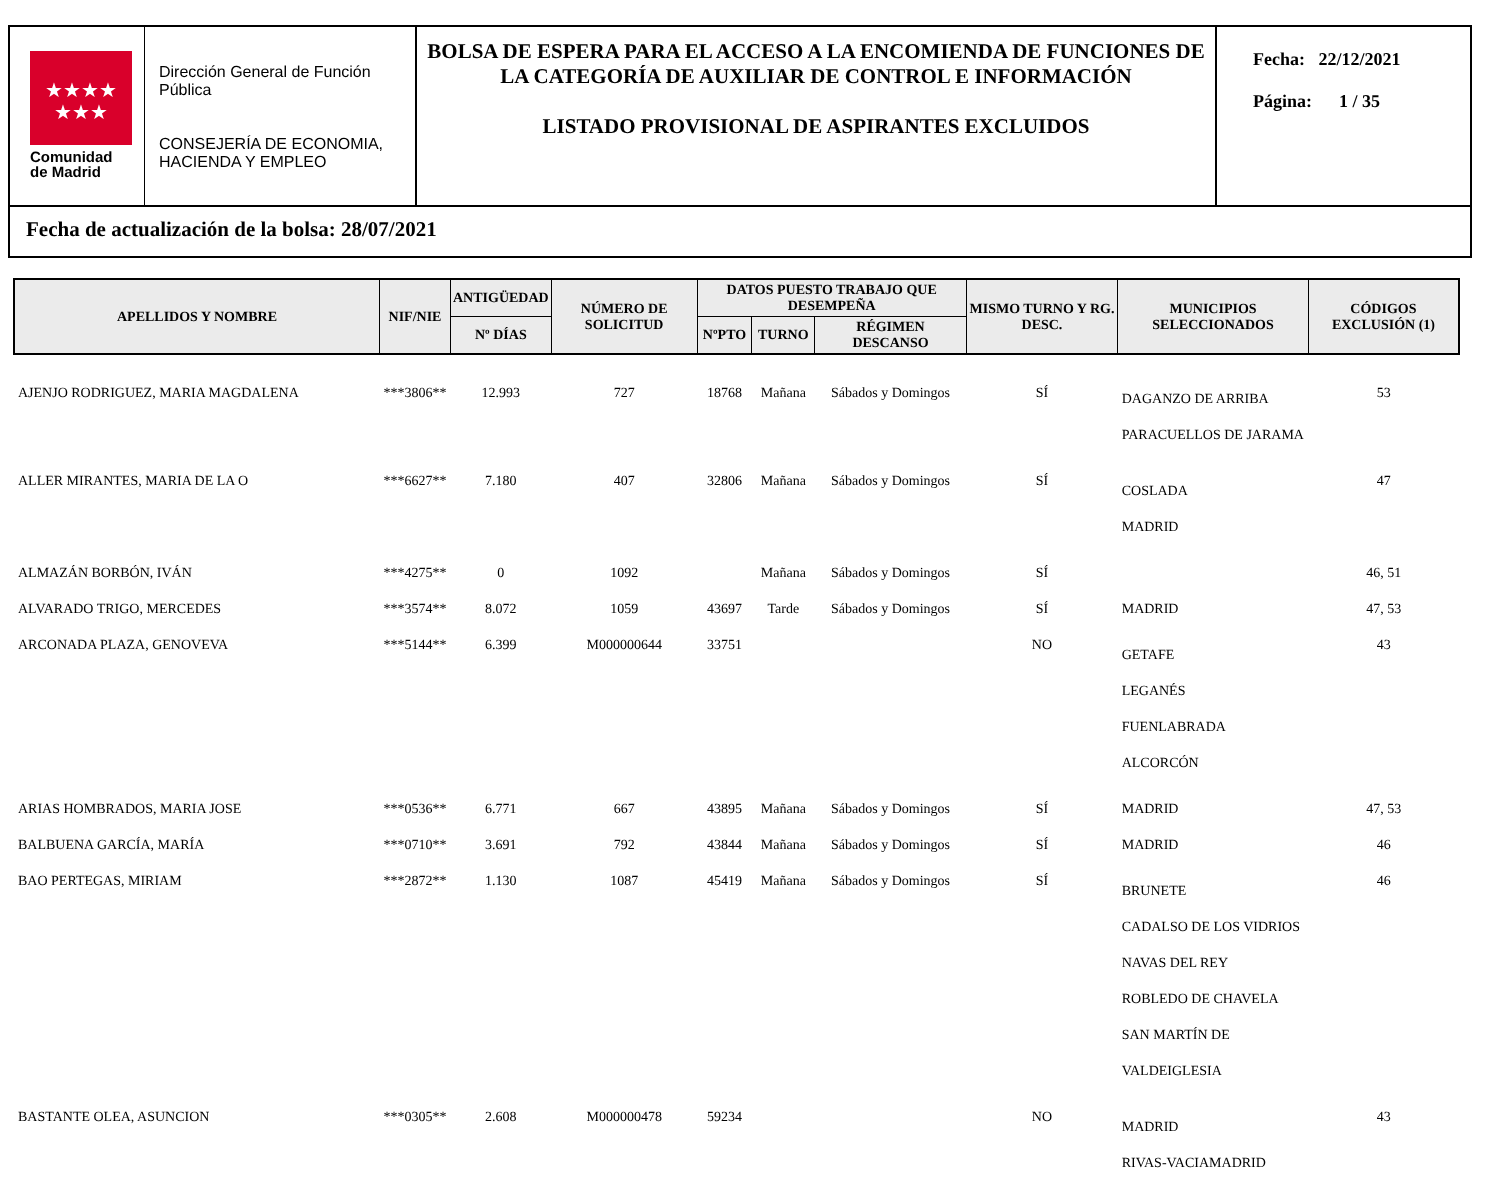★★★★
★★★
Comunidad
de Madrid
Dirección General de Función Pública
CONSEJERÍA DE ECONOMIA, HACIENDA Y EMPLEO
BOLSA DE ESPERA PARA EL ACCESO A LA ENCOMIENDA DE FUNCIONES DE LA CATEGORÍA DE AUXILIAR DE CONTROL E INFORMACIÓN
LISTADO PROVISIONAL DE ASPIRANTES EXCLUIDOS
Fecha: 22/12/2021
Página: 1 / 35
Fecha de actualización de la bolsa: 28/07/2021
| APELLIDOS Y NOMBRE | NIF/NIE | ANTIGÜEDAD | NÚMERO DE SOLICITUD | DATOS PUESTO TRABAJO QUE DESEMPEÑA | | | MISMO TURNO Y RG. DESC. | MUNICIPIOS SELECCIONADOS | CÓDIGOS EXCLUSIÓN (1) |
| --- | --- | --- | --- | --- | --- | --- | --- | --- | --- |
| | | Nº DÍAS | | NºPTO | TURNO | RÉGIMEN DESCANSO | | | |
| AJENJO RODRIGUEZ, MARIA MAGDALENA | ***3806** | 12.993 | 727 | 18768 | Mañana | Sábados y Domingos | SÍ | DAGANZO DE ARRIBA PARACUELLOS DE JARAMA | 53 |
| ALLER MIRANTES, MARIA DE LA O | ***6627** | 7.180 | 407 | 32806 | Mañana | Sábados y Domingos | SÍ | COSLADA MADRID | 47 |
| ALMAZÁN BORBÓN, IVÁN | ***4275** | 0 | 1092 | | Mañana | Sábados y Domingos | SÍ | | 46, 51 |
| ALVARADO TRIGO, MERCEDES | ***3574** | 8.072 | 1059 | 43697 | Tarde | Sábados y Domingos | SÍ | MADRID | 47, 53 |
| ARCONADA PLAZA, GENOVEVA | ***5144** | 6.399 | M000000644 | 33751 | | | NO | GETAFE LEGANÉS FUENLABRADA ALCORCÓN | 43 |
| ARIAS HOMBRADOS, MARIA JOSE | ***0536** | 6.771 | 667 | 43895 | Mañana | Sábados y Domingos | SÍ | MADRID | 47, 53 |
| BALBUENA GARCÍA, MARÍA | ***0710** | 3.691 | 792 | 43844 | Mañana | Sábados y Domingos | SÍ | MADRID | 46 |
| BAO PERTEGAS, MIRIAM | ***2872** | 1.130 | 1087 | 45419 | Mañana | Sábados y Domingos | SÍ | BRUNETE CADALSO DE LOS VIDRIOS NAVAS DEL REY ROBLEDO DE CHAVELA SAN MARTÍN DE VALDEIGLESIA | 46 |
| BASTANTE OLEA, ASUNCION | ***0305** | 2.608 | M000000478 | 59234 | | | NO | MADRID RIVAS-VACIAMADRID | 43 |